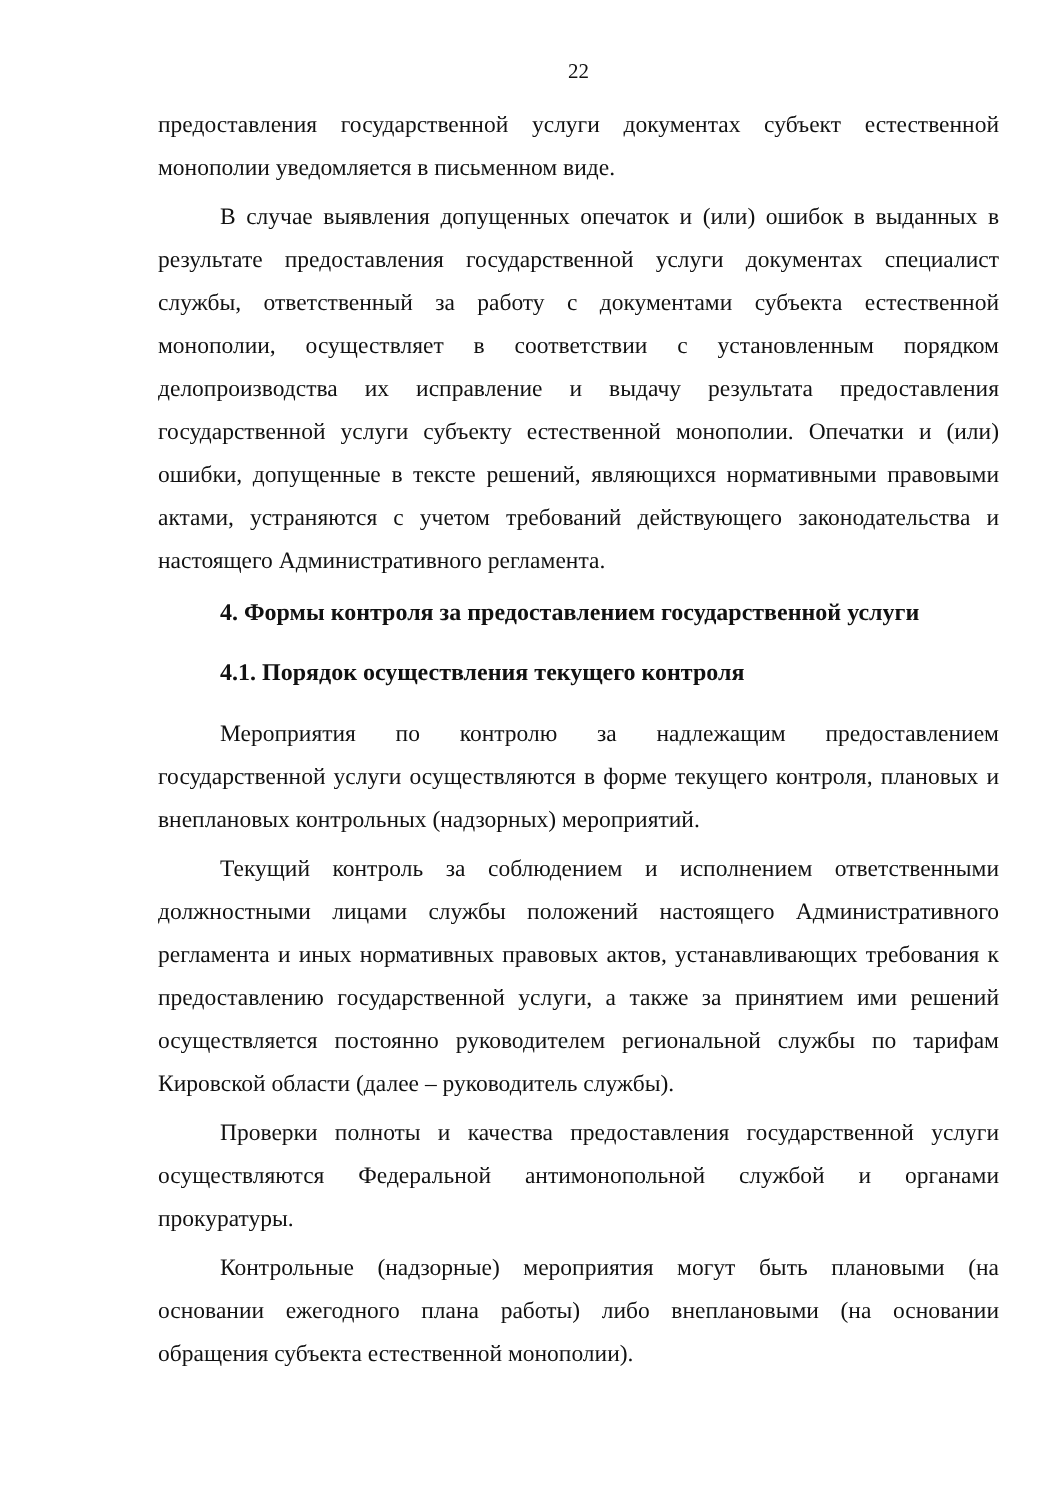22
предоставления государственной услуги документах субъект естественной монополии уведомляется в письменном виде.
В случае выявления допущенных опечаток и (или) ошибок в выданных в результате предоставления государственной услуги документах специалист службы, ответственный за работу с документами субъекта естественной монополии, осуществляет в соответствии с установленным порядком делопроизводства их исправление и выдачу результата предоставления государственной услуги субъекту естественной монополии. Опечатки и (или) ошибки, допущенные в тексте решений, являющихся нормативными правовыми актами, устраняются с учетом требований действующего законодательства и настоящего Административного регламента.
4. Формы контроля за предоставлением государственной услуги
4.1. Порядок осуществления текущего контроля
Мероприятия по контролю за надлежащим предоставлением государственной услуги осуществляются в форме текущего контроля, плановых и внеплановых контрольных (надзорных) мероприятий.
Текущий контроль за соблюдением и исполнением ответственными должностными лицами службы положений настоящего Административного регламента и иных нормативных правовых актов, устанавливающих требования к предоставлению государственной услуги, а также за принятием ими решений осуществляется постоянно руководителем региональной службы по тарифам Кировской области (далее – руководитель службы).
Проверки полноты и качества предоставления государственной услуги осуществляются Федеральной антимонопольной службой и органами прокуратуры.
Контрольные (надзорные) мероприятия могут быть плановыми (на основании ежегодного плана работы) либо внеплановыми (на основании обращения субъекта естественной монополии).